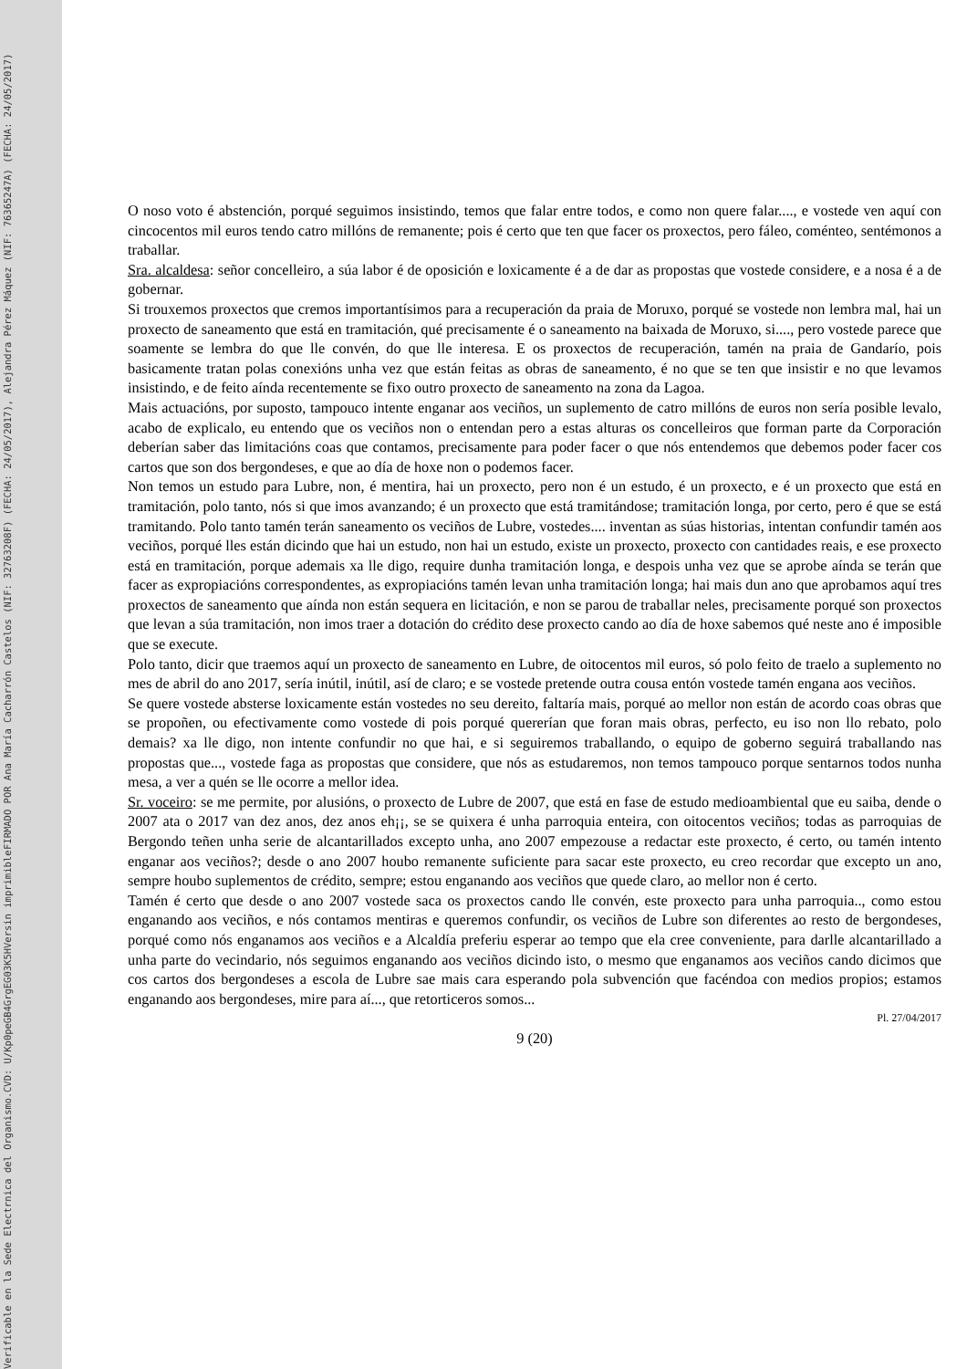Verificable en la Sede Electrnica del Organismo.
CVD: U/Kp0peGB4GrgEG03K5H
Versin imprimible
FIRMADO POR Ana María Cacharrón Castelos (NIF: 32763208F) (FECHA: 24/05/2017), Alejandra Pérez Máquez (NIF: 76365247A) (FECHA: 24/05/2017)
O noso voto é abstención, porqué seguimos insistindo, temos que falar entre todos, e como non quere falar...., e vostede ven aquí con cincocentos mil euros tendo catro millóns de remanente; pois é certo que ten que facer os proxectos, pero fáleo, coménteo, sentémonos a traballar.
Sra. alcaldesa: señor concelleiro, a súa labor é de oposición e loxicamente é a de dar as propostas que vostede considere, e a nosa é a de gobernar.
Si trouxemos proxectos que cremos importantísimos para a recuperación da praia de Moruxo, porqué se vostede non lembra mal, hai un proxecto de saneamento que está en tramitación, qué precisamente é o saneamento na baixada de Moruxo, si...., pero vostede parece que soamente se lembra do que lle convén, do que lle interesa. E os proxectos de recuperación, tamén na praia de Gandarío, pois basicamente tratan polas conexións unha vez que están feitas as obras de saneamento, é no que se ten que insistir e no que levamos insistindo, e de feito aínda recentemente se fixo outro proxecto de saneamento na zona da Lagoa.
Mais actuacións, por suposto, tampouco intente enganar aos veciños, un suplemento de catro millóns de euros non sería posible levalo, acabo de explicalo, eu entendo que os veciños non o entendan pero a estas alturas os concelleiros que forman parte da Corporación deberían saber das limitacións coas que contamos, precisamente para poder facer o que nós entendemos que debemos poder facer cos cartos que son dos bergondeses, e que ao día de hoxe non o podemos facer.
Non temos un estudo para Lubre, non, é mentira, hai un proxecto, pero non é un estudo, é un proxecto, e é un proxecto que está en tramitación, polo tanto, nós si que imos avanzando; é un proxecto que está tramitándose; tramitación longa, por certo, pero é que se está tramitando. Polo tanto tamén terán saneamento os veciños de Lubre, vostedes.... inventan as súas historias, intentan confundir tamén aos veciños, porqué lles están dicindo que hai un estudo, non hai un estudo, existe un proxecto, proxecto con cantidades reais, e ese proxecto está en tramitación, porque ademais xa lle digo, require dunha tramitación longa, e despois unha vez que se aprobe aínda se terán que facer as expropiacións correspondentes, as expropiacións tamén levan unha tramitación longa; hai mais dun ano que aprobamos aquí tres proxectos de saneamento que aínda non están sequera en licitación, e non se parou de traballar neles, precisamente porqué son proxectos que levan a súa tramitación, non imos traer a dotación do crédito dese proxecto cando ao día de hoxe sabemos qué neste ano é imposible que se execute.
Polo tanto, dicir que traemos aquí un proxecto de saneamento en Lubre, de oitocentos mil euros, só polo feito de traelo a suplemento no mes de abril do ano 2017, sería inútil, inútil, así de claro; e se vostede pretende outra cousa entón vostede tamén engana aos veciños.
Se quere vostede absterse loxicamente están vostedes no seu dereito, faltaría mais, porqué ao mellor non están de acordo coas obras que se propoñen, ou efectivamente como vostede di pois porqué quererían que foran mais obras, perfecto, eu iso non llo rebato, polo demais? xa lle digo, non intente confundir no que hai, e si seguiremos traballando, o equipo de goberno seguirá traballando nas propostas que..., vostede faga as propostas que considere, que nós as estudaremos, non temos tampouco porque sentarnos todos nunha mesa, a ver a quén se lle ocorre a mellor idea.
Sr. voceiro: se me permite, por alusións, o proxecto de Lubre de 2007, que está en fase de estudo medioambiental que eu saiba, dende o 2007 ata o 2017 van dez anos, dez anos eh¡¡, se se quixera é unha parroquia enteira, con oitocentos veciños; todas as parroquias de Bergondo teñen unha serie de alcantarillados excepto unha, ano 2007 empezouse a redactar este proxecto, é certo, ou tamén intento enganar aos veciños?; desde o ano 2007 houbo remanente suficiente para sacar este proxecto, eu creo recordar que excepto un ano, sempre houbo suplementos de crédito, sempre; estou enganando aos veciños que quede claro, ao mellor non é certo.
Tamén é certo que desde o ano 2007 vostede saca os proxectos cando lle convén, este proxecto para unha parroquia.., como estou enganando aos veciños, e nós contamos mentiras e queremos confundir, os veciños de Lubre son diferentes ao resto de bergondeses, porqué como nós enganamos aos veciños e a Alcaldía preferiu esperar ao tempo que ela cree conveniente, para darlle alcantarillado a unha parte do vecindario, nós seguimos enganando aos veciños dicindo isto, o mesmo que enganamos aos veciños cando dicimos que cos cartos dos bergondeses a escola de Lubre sae mais cara esperando pola subvención que facéndoa con medios propios; estamos enganando aos bergondeses, mire para aí..., que retorticeros somos...
Pl. 27/04/2017
9 (20)